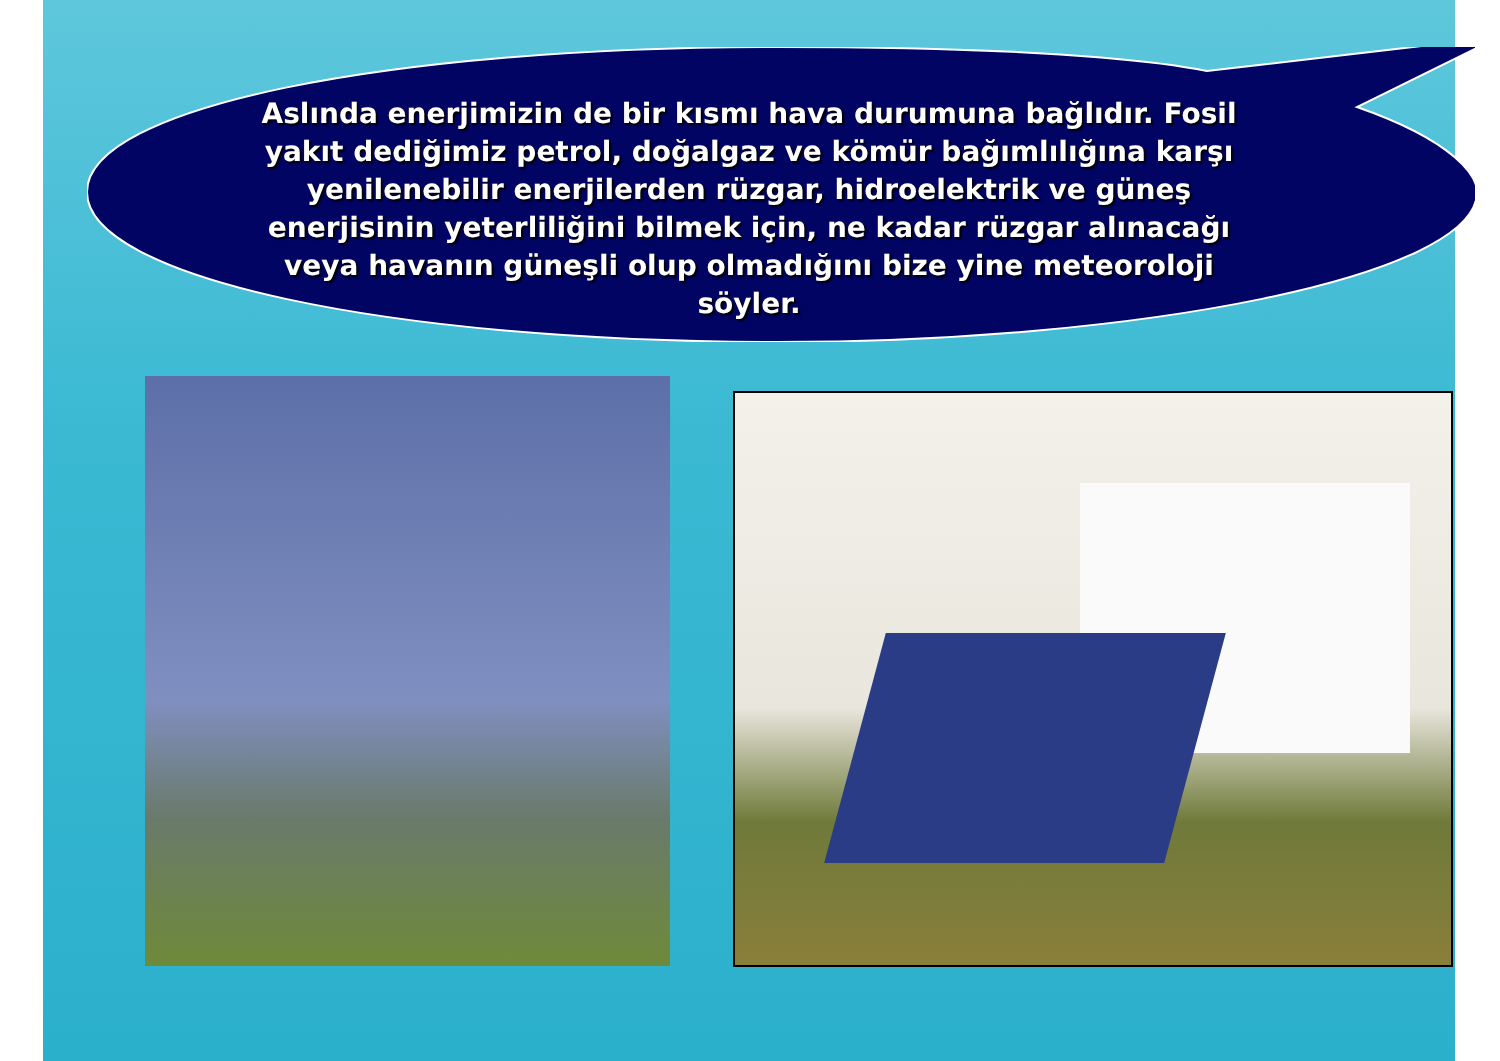Aslında enerjimizin de bir kısmı hava durumuna bağlıdır. Fosil yakıt dediğimiz petrol, doğalgaz ve kömür bağımlılığına karşı yenilenebilir enerjilerden rüzgar, hidroelektrik ve güneş enerjisinin yeterliliğini bilmek için, ne kadar rüzgar alınacağı veya havanın güneşli olup olmadığını bize yine meteoroloji söyler.